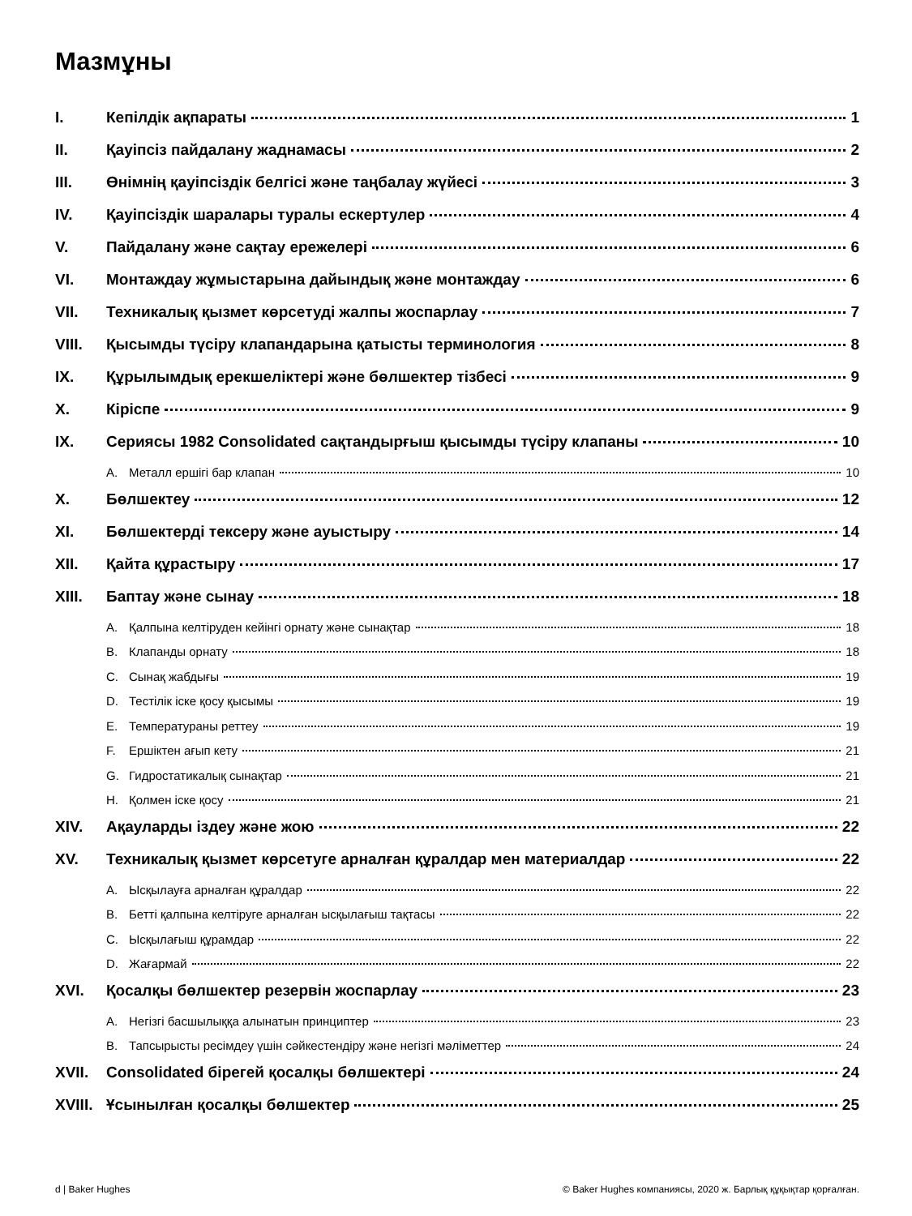Мазмұны
I. Кепілдік ақпараты 1
II. Қауіпсіз пайдалану жаднамасы 2
III. Өнімнің қауіпсіздік белгісі және таңбалау жүйесі 3
IV. Қауіпсіздік шаралары туралы ескертулер 4
V. Пайдалану және сақтау ережелері 6
VI. Монтаждау жұмыстарына дайындық және монтаждау 6
VII. Техникалық қызмет көрсетуді жалпы жоспарлау 7
VIII. Қысымды түсіру клапандарына қатысты терминология 8
IX. Құрылымдық ерекшеліктері және бөлшектер тізбесі 9
X. Кіріспе 9
IX. Сериясы 1982 Consolidated сақтандырғыш қысымды түсіру клапаны 10
A. Металл ершігі бар клапан 10
X. Бөлшектеу 12
XI. Бөлшектерді тексеру және ауыстыру 14
XII. Қайта құрастыру 17
XIII. Баптау және сынау 18
A. Қалпына келтіруден кейінгі орнату және сынақтар 18
B. Клапанды орнату 18
C. Сынақ жабдығы 19
D. Тестілік іске қосу қысымы 19
E. Температураны реттеу 19
F. Ершіктен ағып кету 21
G. Гидростатикалық сынақтар 21
H. Қолмен іске қосу 21
XIV. Ақауларды іздеу және жою 22
XV. Техникалық қызмет көрсетуге арналған құралдар мен материалдар 22
A. Ысқылауға арналған құралдар 22
B. Бетті қалпына келтіруге арналған ысқылағыш тақтасы 22
C. Ысқылағыш құрамдар 22
D. Жағармай 22
XVI. Қосалқы бөлшектер резервін жоспарлау 23
A. Негізгі басшылыққа алынатын принциптер 23
B. Тапсырысты ресімдеу үшін сәйкестендіру және негізгі мәліметтер 24
XVII. Consolidated бірегей қосалқы бөлшектері 24
XVIII. Ұсынылған қосалқы бөлшектер 25
d | Baker Hughes © Baker Hughes компаниясы, 2020 ж. Барлық құқықтар қорғалған.